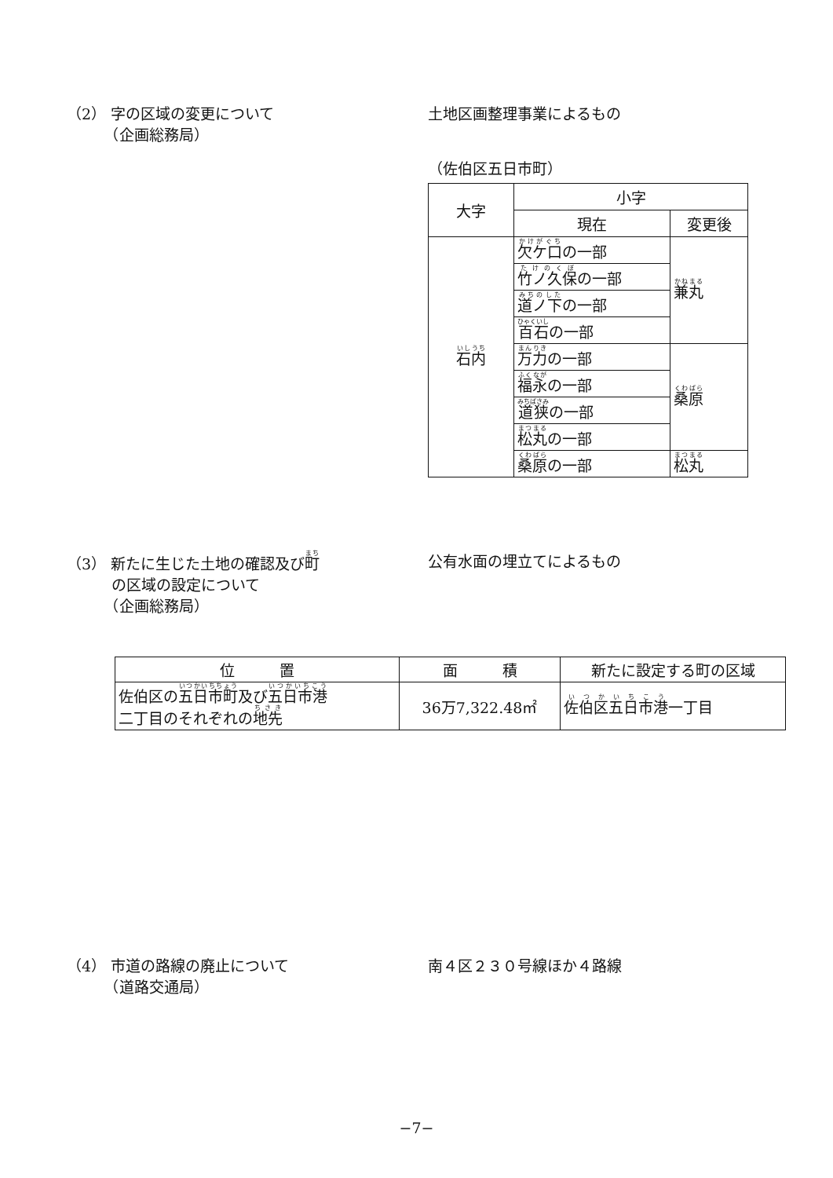（2） 字の区域の変更について
　　　（企画総務局）
土地区画整理事業によるもの
（佐伯区五日市町）
| 大字 | 小字 | |
| --- | --- | --- |
| | 現在 | 変更後 |
| 石内 | 欠ケ口 の一部 | 兼丸 |
| | 竹ノ久保 の一部 | |
| | 道ノ下 の一部 | |
| | 百石 の一部 | |
| | 万力 の一部 | 桑原 |
| | 福永 の一部 | |
| | 道狭 の一部 | |
| | 松丸 の一部 | |
| | 桑原 の一部 | 松丸 |
（3） 新たに生じた土地の確認及び町
　　　の区域の設定について
　　　（企画総務局）
公有水面の埋立てによるもの
| 位 置 | 面 積 | 新たに設定する町の区域 |
| --- | --- | --- |
| 佐伯区の 五日市町 及び 五日市港 二丁目のそれぞれの 地先 | 36万7,322.48㎡ | 佐伯区五日市港 一丁目 |
（4） 市道の路線の廃止について
　　　（道路交通局）
南４区２３０号線ほか４路線
−7−